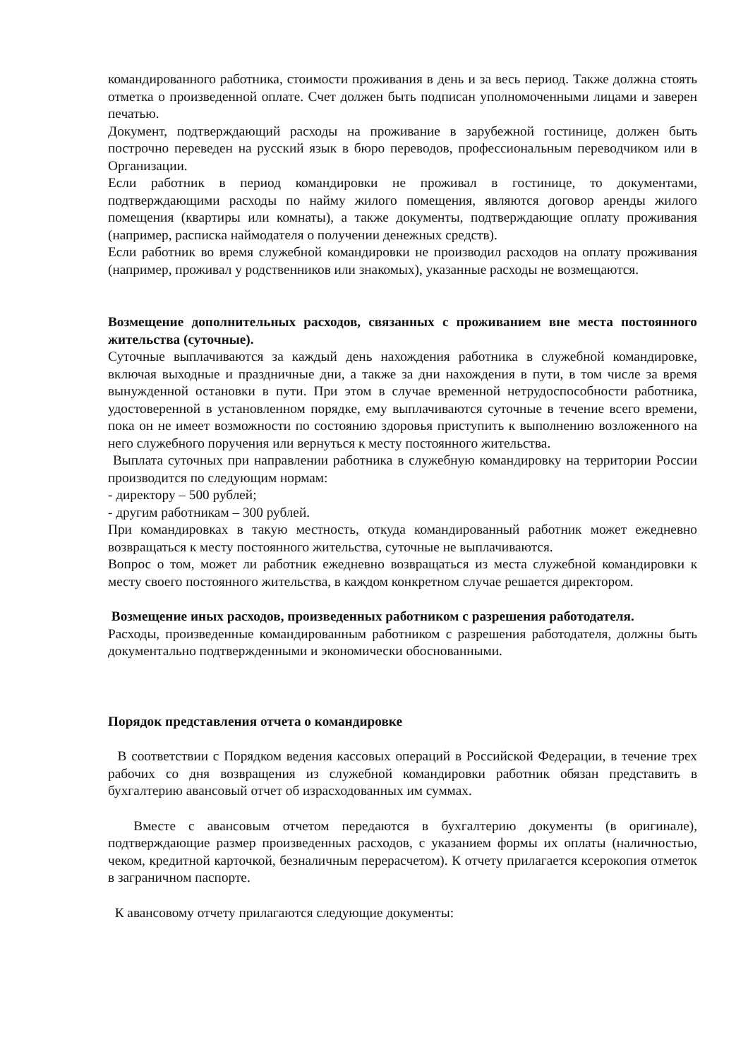командированного работника, стоимости проживания в день и за весь период. Также должна стоять отметка о произведенной оплате. Счет должен быть подписан уполномоченными лицами и заверен печатью.
Документ, подтверждающий расходы на проживание в зарубежной гостинице, должен быть построчно переведен на русский язык в бюро переводов, профессиональным переводчиком или в Организации.
Если работник в период командировки не проживал в гостинице, то документами, подтверждающими расходы по найму жилого помещения, являются договор аренды жилого помещения (квартиры или комнаты), а также документы, подтверждающие оплату проживания (например, расписка наймодателя о получении денежных средств).
Если работник во время служебной командировки не производил расходов на оплату проживания (например, проживал у родственников или знакомых), указанные расходы не возмещаются.
Возмещение дополнительных расходов, связанных с проживанием вне места постоянного жительства (суточные).
Суточные выплачиваются за каждый день нахождения работника в служебной командировке, включая выходные и праздничные дни, а также за дни нахождения в пути, в том числе за время вынужденной остановки в пути. При этом в случае временной нетрудоспособности работника, удостоверенной в установленном порядке, ему выплачиваются суточные в течение всего времени, пока он не имеет возможности по состоянию здоровья приступить к выполнению возложенного на него служебного поручения или вернуться к месту постоянного жительства.
Выплата суточных при направлении работника в служебную командировку на территории России производится по следующим нормам:
- директору – 500 рублей;
- другим работникам – 300 рублей.
При командировках в такую местность, откуда командированный работник может ежедневно возвращаться к месту постоянного жительства, суточные не выплачиваются.
Вопрос о том, может ли работник ежедневно возвращаться из места служебной командировки к месту своего постоянного жительства, в каждом конкретном случае решается директором.
Возмещение иных расходов, произведенных работником с разрешения работодателя.
Расходы, произведенные командированным работником с разрешения работодателя, должны быть документально подтвержденными и экономически обоснованными.
Порядок представления отчета о командировке
В соответствии с Порядком ведения кассовых операций в Российской Федерации, в течение трех рабочих со дня возвращения из служебной командировки работник обязан представить в бухгалтерию авансовый отчет об израсходованных им суммах.
Вместе с авансовым отчетом передаются в бухгалтерию документы (в оригинале), подтверждающие размер произведенных расходов, с указанием формы их оплаты (наличностью, чеком, кредитной карточкой, безналичным перерасчетом). К отчету прилагается ксерокопия отметок в заграничном паспорте.
К авансовому отчету прилагаются следующие документы: